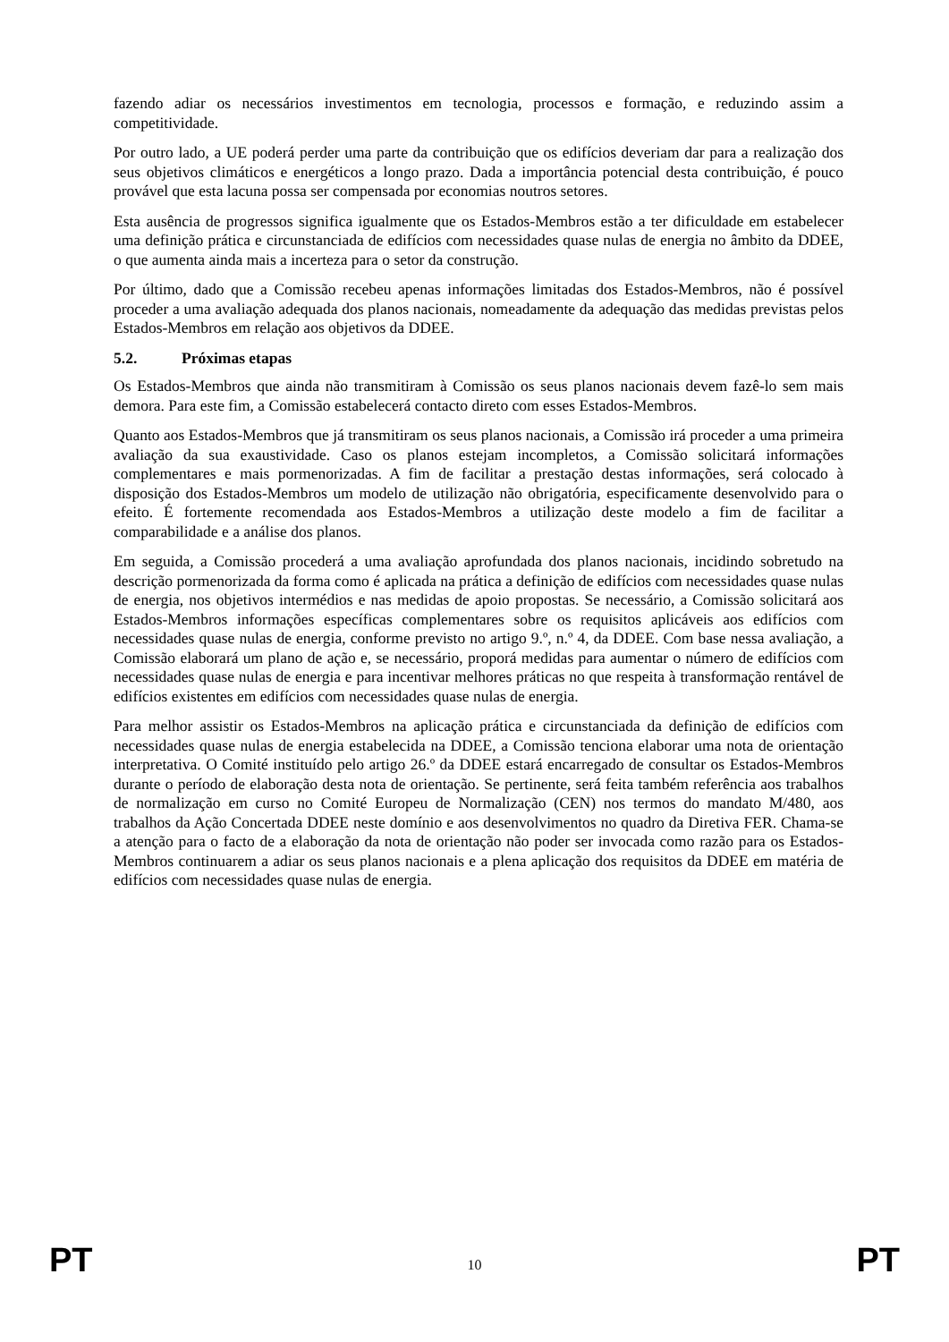fazendo adiar os necessários investimentos em tecnologia, processos e formação, e reduzindo assim a competitividade.
Por outro lado, a UE poderá perder uma parte da contribuição que os edifícios deveriam dar para a realização dos seus objetivos climáticos e energéticos a longo prazo. Dada a importância potencial desta contribuição, é pouco provável que esta lacuna possa ser compensada por economias noutros setores.
Esta ausência de progressos significa igualmente que os Estados-Membros estão a ter dificuldade em estabelecer uma definição prática e circunstanciada de edifícios com necessidades quase nulas de energia no âmbito da DDEE, o que aumenta ainda mais a incerteza para o setor da construção.
Por último, dado que a Comissão recebeu apenas informações limitadas dos Estados-Membros, não é possível proceder a uma avaliação adequada dos planos nacionais, nomeadamente da adequação das medidas previstas pelos Estados-Membros em relação aos objetivos da DDEE.
5.2. Próximas etapas
Os Estados-Membros que ainda não transmitiram à Comissão os seus planos nacionais devem fazê-lo sem mais demora. Para este fim, a Comissão estabelecerá contacto direto com esses Estados-Membros.
Quanto aos Estados-Membros que já transmitiram os seus planos nacionais, a Comissão irá proceder a uma primeira avaliação da sua exaustividade. Caso os planos estejam incompletos, a Comissão solicitará informações complementares e mais pormenorizadas. A fim de facilitar a prestação destas informações, será colocado à disposição dos Estados-Membros um modelo de utilização não obrigatória, especificamente desenvolvido para o efeito. É fortemente recomendada aos Estados-Membros a utilização deste modelo a fim de facilitar a comparabilidade e a análise dos planos.
Em seguida, a Comissão procederá a uma avaliação aprofundada dos planos nacionais, incidindo sobretudo na descrição pormenorizada da forma como é aplicada na prática a definição de edifícios com necessidades quase nulas de energia, nos objetivos intermédios e nas medidas de apoio propostas. Se necessário, a Comissão solicitará aos Estados-Membros informações específicas complementares sobre os requisitos aplicáveis aos edifícios com necessidades quase nulas de energia, conforme previsto no artigo 9.º, n.º 4, da DDEE. Com base nessa avaliação, a Comissão elaborará um plano de ação e, se necessário, proporá medidas para aumentar o número de edifícios com necessidades quase nulas de energia e para incentivar melhores práticas no que respeita à transformação rentável de edifícios existentes em edifícios com necessidades quase nulas de energia.
Para melhor assistir os Estados-Membros na aplicação prática e circunstanciada da definição de edifícios com necessidades quase nulas de energia estabelecida na DDEE, a Comissão tenciona elaborar uma nota de orientação interpretativa. O Comité instituído pelo artigo 26.º da DDEE estará encarregado de consultar os Estados-Membros durante o período de elaboração desta nota de orientação. Se pertinente, será feita também referência aos trabalhos de normalização em curso no Comité Europeu de Normalização (CEN) nos termos do mandato M/480, aos trabalhos da Ação Concertada DDEE neste domínio e aos desenvolvimentos no quadro da Diretiva FER. Chama-se a atenção para o facto de a elaboração da nota de orientação não poder ser invocada como razão para os Estados-Membros continuarem a adiar os seus planos nacionais e a plena aplicação dos requisitos da DDEE em matéria de edifícios com necessidades quase nulas de energia.
PT 10 PT